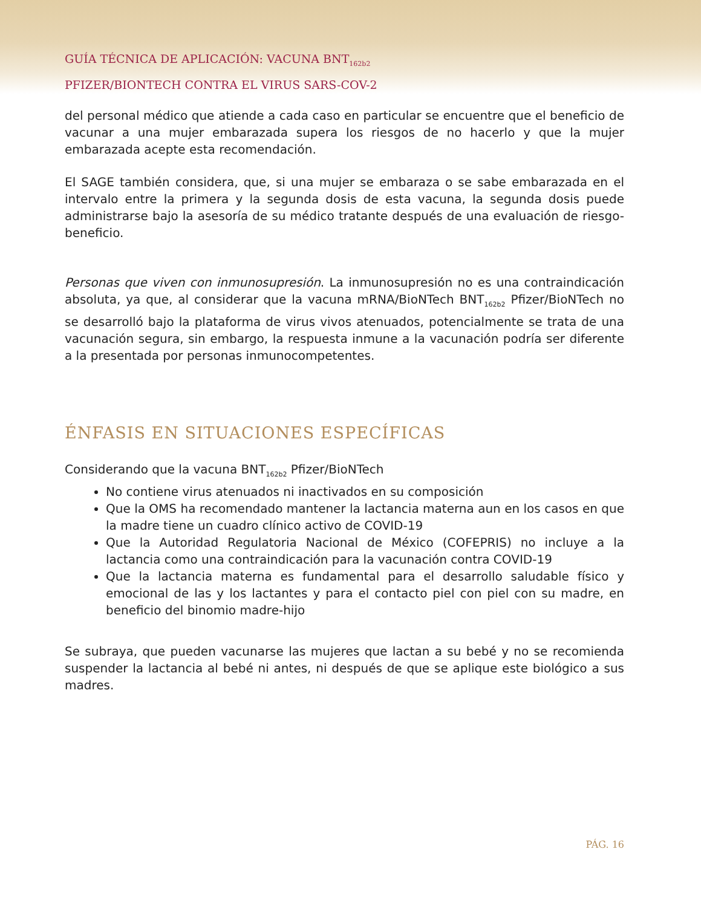GUÍA TÉCNICA DE APLICACIÓN: VACUNA BNT<sub>162b2</sub>
PFIZER/BIONTECH CONTRA EL VIRUS SARS-COV-2
del personal médico que atiende a cada caso en particular se encuentre que el beneficio de vacunar a una mujer embarazada supera los riesgos de no hacerlo y que la mujer embarazada acepte esta recomendación.
El SAGE también considera, que, si una mujer se embaraza o se sabe embarazada en el intervalo entre la primera y la segunda dosis de esta vacuna, la segunda dosis puede administrarse bajo la asesoría de su médico tratante después de una evaluación de riesgo-beneficio.
Personas que viven con inmunosupresión. La inmunosupresión no es una contraindicación absoluta, ya que, al considerar que la vacuna mRNA/BioNTech BNT<sub>162b2</sub> Pfizer/BioNTech no se desarrolló bajo la plataforma de virus vivos atenuados, potencialmente se trata de una vacunación segura, sin embargo, la respuesta inmune a la vacunación podría ser diferente a la presentada por personas inmunocompetentes.
ÉNFASIS EN SITUACIONES ESPECÍFICAS
Considerando que la vacuna BNT<sub>162b2</sub> Pfizer/BioNTech
No contiene virus atenuados ni inactivados en su composición
Que la OMS ha recomendado mantener la lactancia materna aun en los casos en que la madre tiene un cuadro clínico activo de COVID-19
Que la Autoridad Regulatoria Nacional de México (COFEPRIS) no incluye a la lactancia como una contraindicación para la vacunación contra COVID-19
Que la lactancia materna es fundamental para el desarrollo saludable físico y emocional de las y los lactantes y para el contacto piel con piel con su madre, en beneficio del binomio madre-hijo
Se subraya, que pueden vacunarse las mujeres que lactan a su bebé y no se recomienda suspender la lactancia al bebé ni antes, ni después de que se aplique este biológico a sus madres.
PÁG. 16